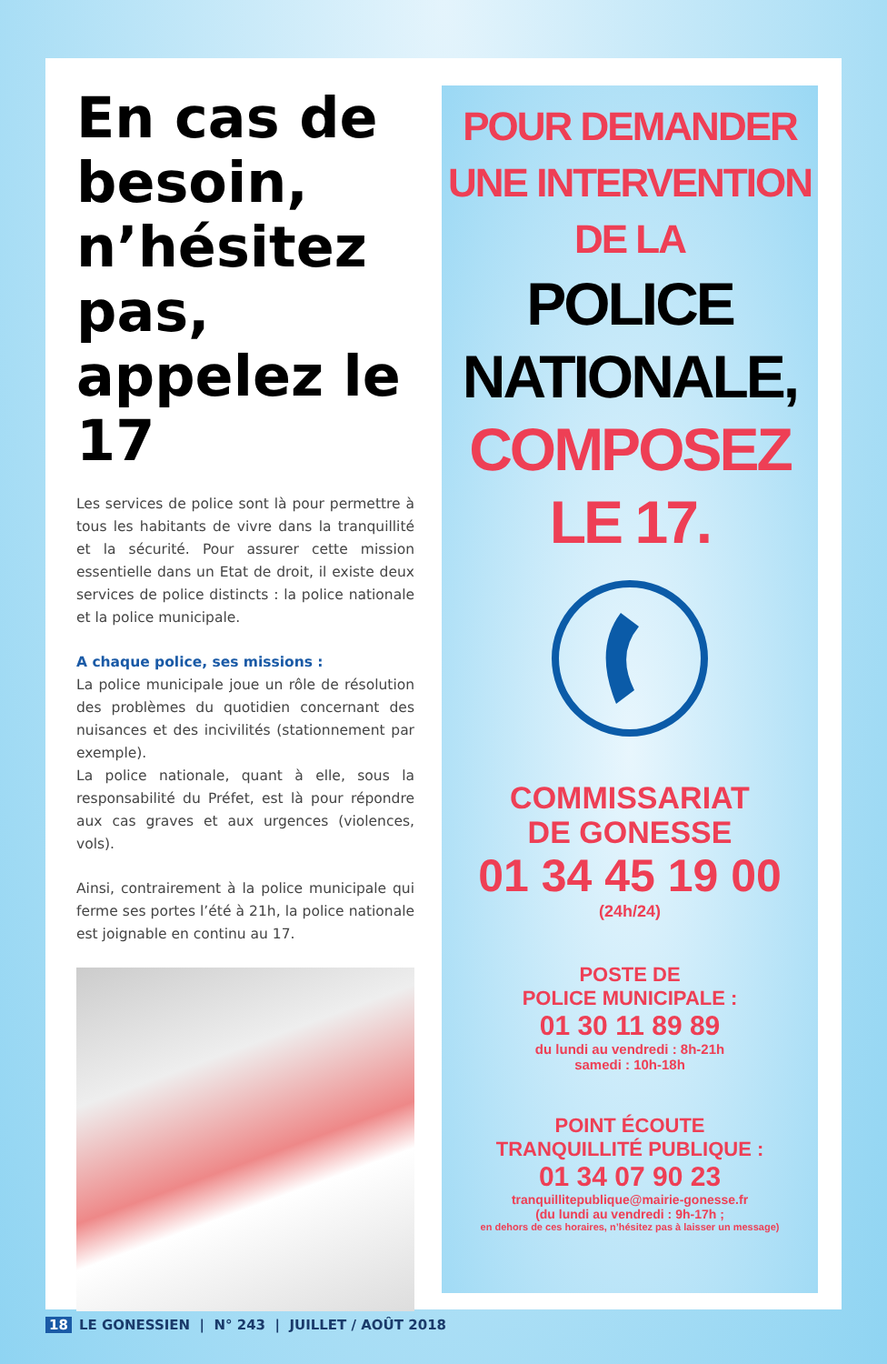En cas de besoin, n’hésitez pas, appelez le 17
Les services de police sont là pour permettre à tous les habitants de vivre dans la tranquillité et la sécurité. Pour assurer cette mission essentielle dans un Etat de droit, il existe deux services de police distincts : la police nationale et la police municipale.
A chaque police, ses missions :
La police municipale joue un rôle de résolution des problèmes du quotidien concernant des nuisances et des incivilités (stationnement par exemple).
La police nationale, quant à elle, sous la responsabilité du Préfet, est là pour répondre aux cas graves et aux urgences (violences, vols).
Ainsi, contrairement à la police municipale qui ferme ses portes l’été à 21h, la police nationale est joignable en continu au 17.
POUR DEMANDER
UNE INTERVENTION
DE LA
POLICE
NATIONALE,
COMPOSEZ
LE 17.
COMMISSARIAT
DE GONESSE
01 34 45 19 00
(24h/24)
POSTE DE
POLICE MUNICIPALE :
01 30 11 89 89
du lundi au vendredi : 8h-21h
samedi : 10h-18h
POINT ÉCOUTE
TRANQUILLITÉ PUBLIQUE :
01 34 07 90 23
tranquillitepublique@mairie-gonesse.fr
(du lundi au vendredi : 9h-17h ;
en dehors de ces horaires, n’hésitez pas à laisser un message)
18 LE GONESSIEN | N° 243 | JUILLET / AOÛT 2018